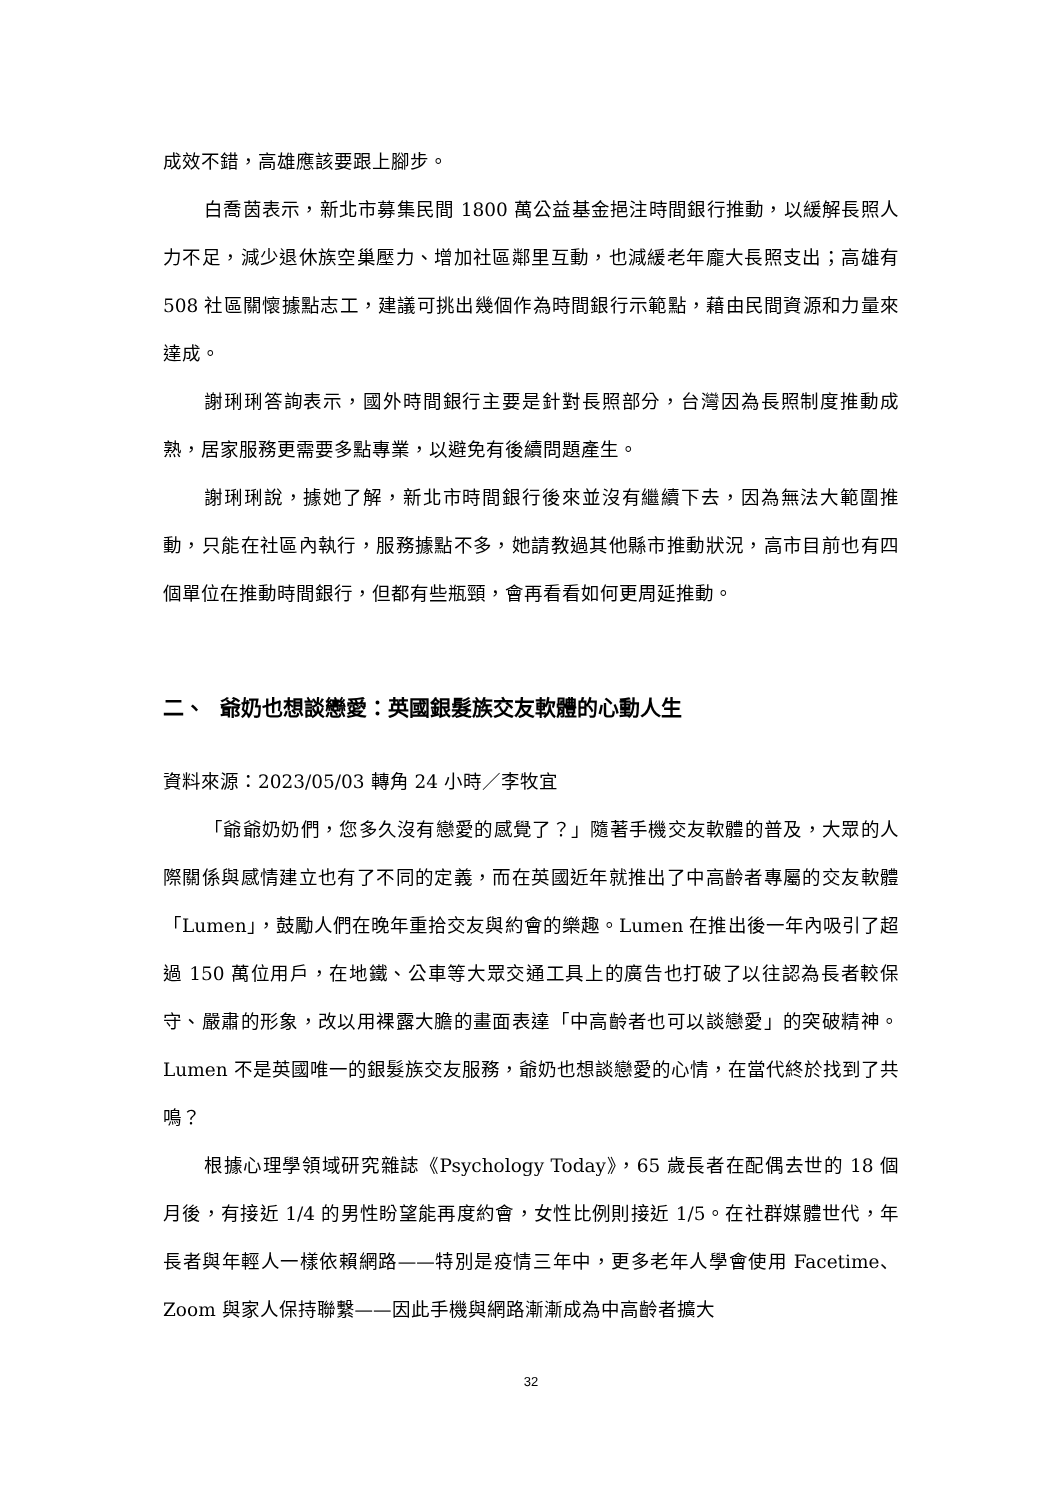成效不錯，高雄應該要跟上腳步。
白喬茵表示，新北市募集民間 1800 萬公益基金挹注時間銀行推動，以緩解長照人力不足，減少退休族空巢壓力、增加社區鄰里互動，也減緩老年龐大長照支出；高雄有 508 社區關懷據點志工，建議可挑出幾個作為時間銀行示範點，藉由民間資源和力量來達成。
謝琍琍答詢表示，國外時間銀行主要是針對長照部分，台灣因為長照制度推動成熟，居家服務更需要多點專業，以避免有後續問題產生。
謝琍琍說，據她了解，新北市時間銀行後來並沒有繼續下去，因為無法大範圍推動，只能在社區內執行，服務據點不多，她請教過其他縣市推動狀況，高市目前也有四個單位在推動時間銀行，但都有些瓶頸，會再看看如何更周延推動。
二、 爺奶也想談戀愛：英國銀髮族交友軟體的心動人生
資料來源：2023/05/03 轉角 24 小時／李牧宜
「爺爺奶奶們，您多久沒有戀愛的感覺了？」隨著手機交友軟體的普及，大眾的人際關係與感情建立也有了不同的定義，而在英國近年就推出了中高齡者專屬的交友軟體「Lumen」，鼓勵人們在晚年重拾交友與約會的樂趣。Lumen 在推出後一年內吸引了超過 150 萬位用戶，在地鐵、公車等大眾交通工具上的廣告也打破了以往認為長者較保守、嚴肅的形象，改以用裸露大膽的畫面表達「中高齡者也可以談戀愛」的突破精神。Lumen 不是英國唯一的銀髮族交友服務，爺奶也想談戀愛的心情，在當代終於找到了共鳴？
根據心理學領域研究雜誌《Psychology Today》，65 歲長者在配偶去世的 18 個月後，有接近 1/4 的男性盼望能再度約會，女性比例則接近 1/5。在社群媒體世代，年長者與年輕人一樣依賴網路——特別是疫情三年中，更多老年人學會使用 Facetime、Zoom 與家人保持聯繫——因此手機與網路漸漸成為中高齡者擴大
32